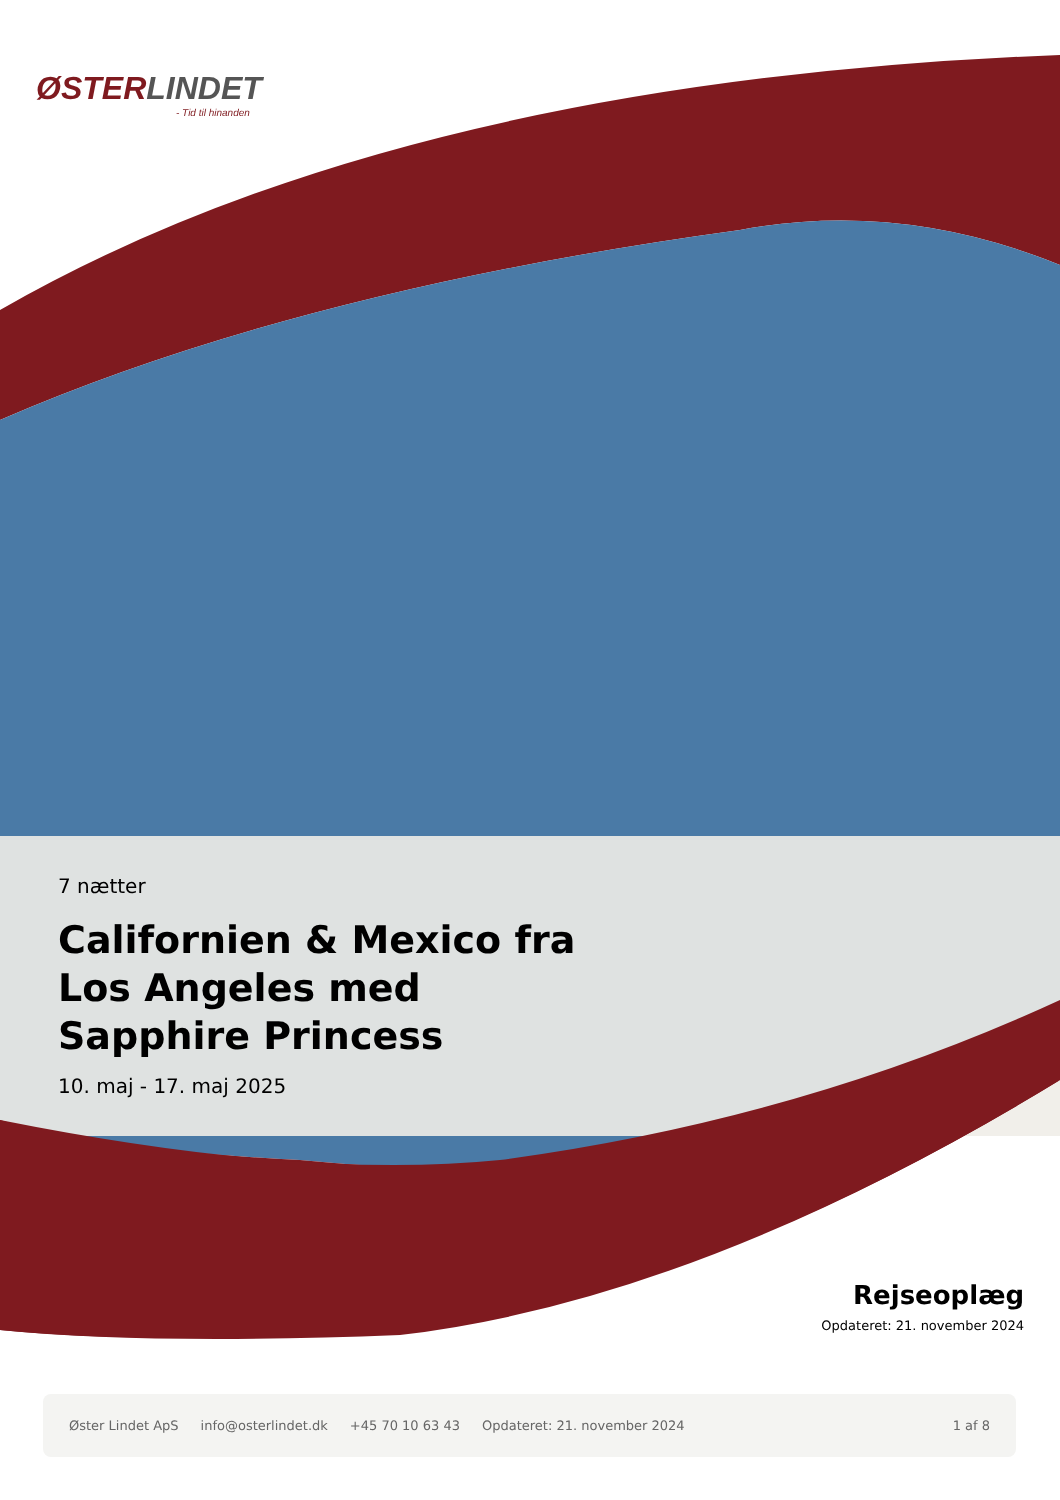ØSTERLINDET
- Tid til hinanden
7 nætter
Californien & Mexico fra Los Angeles med Sapphire Princess
10. maj - 17. maj 2025
Rejseoplæg
Opdateret: 21. november 2024
Øster Lindet ApS info@osterlindet.dk +45 70 10 63 43 Opdateret: 21. november 2024 1 af 8